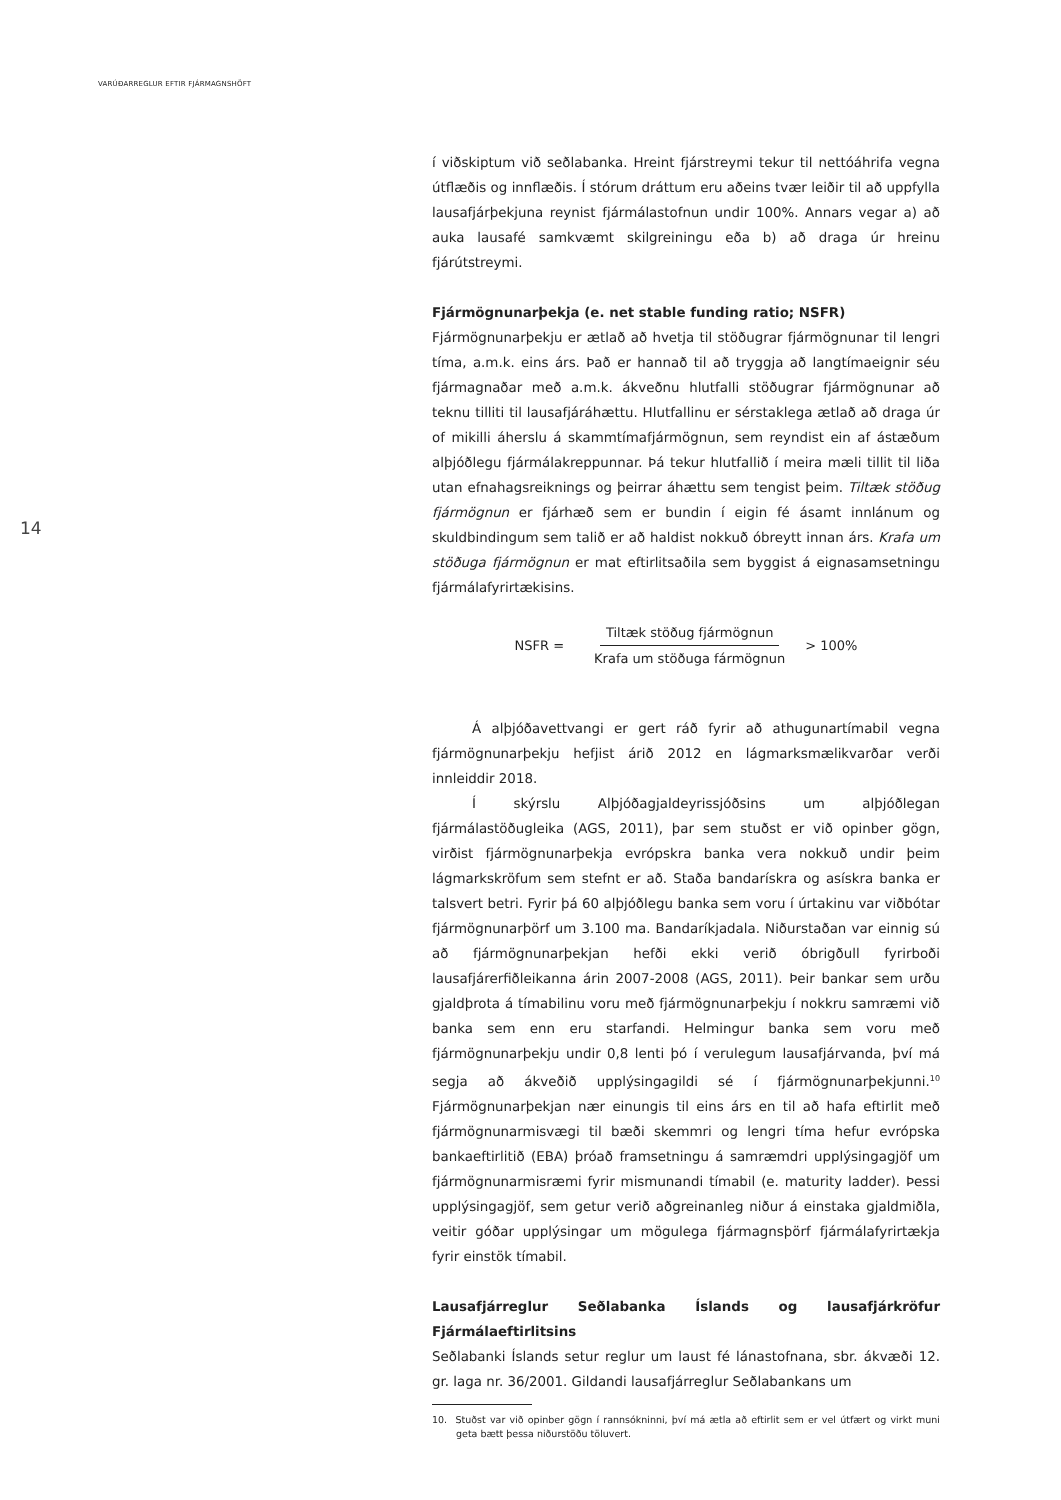VARÚÐARREGLUR EFTIR FJÁRMAGNSHÖFT
14
í viðskiptum við seðlabanka. Hreint fjárstreymi tekur til nettóáhrifa vegna útflæðis og innflæðis. Í stórum dráttum eru aðeins tvær leiðir til að uppfylla lausafjárþekjuna reynist fjármálastofnun undir 100%. Annars vegar a) að auka lausafé samkvæmt skilgreiningu eða b) að draga úr hreinu fjárútstreymi.
Fjármögnunarþekja (e. net stable funding ratio; NSFR)
Fjármögnunarþekju er ætlað að hvetja til stöðugrar fjármögnunar til lengri tíma, a.m.k. eins árs. Það er hannað til að tryggja að langtímaeignir séu fjármagnaðar með a.m.k. ákveðnu hlutfalli stöðugrar fjármögnunar að teknu tilliti til lausafjáráhættu. Hlutfallinu er sérstaklega ætlað að draga úr of mikilli áherslu á skammtímafjármögnun, sem reyndist ein af ástæðum alþjóðlegu fjármálakreppunnar. Þá tekur hlutfallið í meira mæli tillit til liða utan efnahagsreiknings og þeirrar áhættu sem tengist þeim. Tiltæk stöðug fjármögnun er fjárhæð sem er bundin í eigin fé ásamt innlánum og skuldbindingum sem talið er að haldist nokkuð óbreytt innan árs. Krafa um stöðuga fjármögnun er mat eftirlitsaðila sem byggist á eignasamsetningu fjármálafyrirtækisins.
NSFR = Tiltæk stöðug fjármögnun Krafa um stöðuga fármögnun > 100%
Á alþjóðavettvangi er gert ráð fyrir að athugunartímabil vegna fjármögnunarþekju hefjist árið 2012 en lágmarksmælikvarðar verði innleiddir 2018.
Í skýrslu Alþjóðagjaldeyrissjóðsins um alþjóðlegan fjármálastöðugleika (AGS, 2011), þar sem stuðst er við opinber gögn, virðist fjármögnunarþekja evrópskra banka vera nokkuð undir þeim lágmarkskröfum sem stefnt er að. Staða bandarískra og asískra banka er talsvert betri. Fyrir þá 60 alþjóðlegu banka sem voru í úrtakinu var viðbótar fjármögnunarþörf um 3.100 ma. Bandaríkjadala. Niðurstaðan var einnig sú að fjármögnunarþekjan hefði ekki verið óbrigðull fyrirboði lausafjárerfiðleikanna árin 2007-2008 (AGS, 2011). Þeir bankar sem urðu gjaldþrota á tímabilinu voru með fjármögnunarþekju í nokkru samræmi við banka sem enn eru starfandi. Helmingur banka sem voru með fjármögnunarþekju undir 0,8 lenti þó í verulegum lausafjárvanda, því má segja að ákveðið upplýsingagildi sé í fjármögnunarþekjunni.<sup>10</sup> Fjármögnunarþekjan nær einungis til eins árs en til að hafa eftirlit með fjármögnunarmisvægi til bæði skemmri og lengri tíma hefur evrópska bankaeftirlitið (EBA) þróað framsetningu á samræmdri upplýsingagjöf um fjármögnunarmisræmi fyrir mismunandi tímabil (e. maturity ladder). Þessi upplýsingagjöf, sem getur verið aðgreinanleg niður á einstaka gjaldmiðla, veitir góðar upplýsingar um mögulega fjármagnsþörf fjármálafyrirtækja fyrir einstök tímabil.
Lausafjárreglur Seðlabanka Íslands og lausafjárkröfur Fjármálaeftirlitsins
Seðlabanki Íslands setur reglur um laust fé lánastofnana, sbr. ákvæði 12. gr. laga nr. 36/2001. Gildandi lausafjárreglur Seðlabankans um
10. Stuðst var við opinber gögn í rannsókninni, því má ætla að eftirlit sem er vel útfært og virkt muni geta bætt þessa niðurstöðu töluvert.